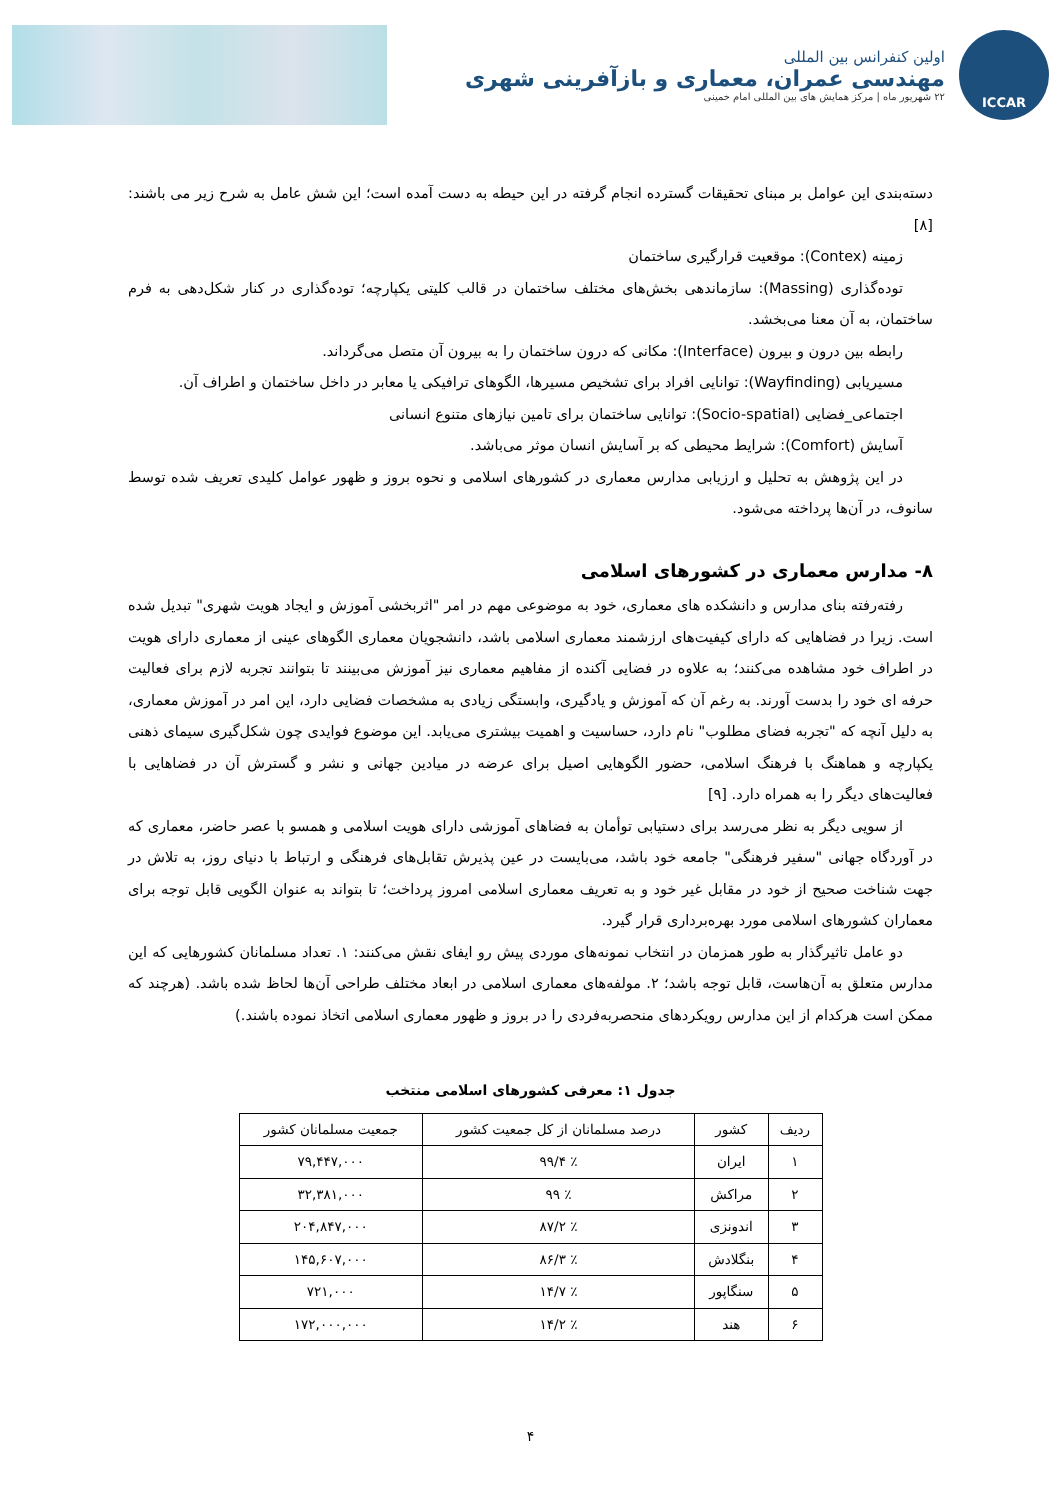ICCAR
اولین کنفرانس بین المللی
مهندسی عمران، معماری و بازآفرینی شهری
۲۲ شهریور ماه | مرکز همایش های بین المللی امام خمینی
دسته‌بندی این عوامل بر مبنای تحقیقات گسترده انجام گرفته در این حیطه به دست آمده است؛ این شش عامل به شرح زیر می باشند: [۸]
زمینه (Contex): موقعیت قرارگیری ساختمان
توده‌گذاری (Massing): سازماندهی بخش‌های مختلف ساختمان در قالب کلیتی یکپارچه؛ توده‌گذاری در کنار شکل‌دهی به فرم ساختمان، به آن معنا می‌بخشد.
رابطه بین درون و بیرون (Interface): مکانی که درون ساختمان را به بیرون آن متصل می‌گرداند.
مسیریابی (Wayfinding): توانایی افراد برای تشخیص مسیرها، الگوهای ترافیکی یا معابر در داخل ساختمان و اطراف آن.
اجتماعی_فضایی (Socio-spatial): توانایی ساختمان برای تامین نیازهای متنوع انسانی
آسایش (Comfort): شرایط محیطی که بر آسایش انسان موثر می‌باشد.
در این پژوهش به تحلیل و ارزیابی مدارس معماری در کشورهای اسلامی و نحوه بروز و ظهور عوامل کلیدی تعریف شده توسط سانوف، در آن‌ها پرداخته می‌شود.
۸- مدارس معماری در کشورهای اسلامی
رفته‌رفته بنای مدارس و دانشکده های معماری، خود به موضوعی مهم در امر "اثربخشی آموزش و ایجاد هویت شهری" تبدیل شده است. زیرا در فضاهایی که دارای کیفیت‌های ارزشمند معماری اسلامی باشد، دانشجویان معماری الگوهای عینی از معماری دارای هویت در اطراف خود مشاهده می‌کنند؛ به علاوه در فضایی آکنده از مفاهیم معماری نیز آموزش می‌بینند تا بتوانند تجربه لازم برای فعالیت حرفه ای خود را بدست آورند. به رغم آن که آموزش و یادگیری، وابستگی زیادی به مشخصات فضایی دارد، این امر در آموزش معماری، به دلیل آنچه که "تجربه فضای مطلوب" نام دارد، حساسیت و اهمیت بیشتری می‌یابد. این موضوع فوایدی چون شکل‌گیری سیمای ذهنی یکپارچه و هماهنگ با فرهنگ اسلامی، حضور الگوهایی اصیل برای عرضه در میادین جهانی و نشر و گسترش آن در فضاهایی با فعالیت‌های دیگر را به همراه دارد. [۹]
از سویی دیگر به نظر می‌رسد برای دستیابی توأمان به فضاهای آموزشی دارای هویت اسلامی و همسو با عصر حاضر، معماری که در آوردگاه جهانی "سفیر فرهنگی" جامعه خود باشد، می‌بایست در عین پذیرش تقابل‌های فرهنگی و ارتباط با دنیای روز، به تلاش در جهت شناخت صحیح از خود در مقابل غیر خود و به تعریف معماری اسلامی امروز پرداخت؛ تا بتواند به عنوان الگویی قابل توجه برای معماران کشورهای اسلامی مورد بهره‌برداری قرار گیرد.
دو عامل تاثیرگذار به طور همزمان در انتخاب نمونه‌های موردی پیش رو ایفای نقش می‌کنند: ۱. تعداد مسلمانان کشورهایی که این مدارس متعلق به آن‌هاست، قابل توجه باشد؛ ۲. مولفه‌های معماری اسلامی در ابعاد مختلف طراحی آن‌ها لحاظ شده باشد. (هرچند که ممکن است هرکدام از این مدارس رویکردهای منحصربه‌فردی را در بروز و ظهور معماری اسلامی اتخاذ نموده باشند.)
جدول ۱: معرفی کشورهای اسلامی منتخب
| ردیف | کشور | درصد مسلمانان از کل جمعیت کشور | جمعیت مسلمانان کشور |
| --- | --- | --- | --- |
| ۱ | ایران | ٪ ۹۹/۴ | ۷۹,۴۴۷,۰۰۰ |
| ۲ | مراکش | ٪ ۹۹ | ۳۲,۳۸۱,۰۰۰ |
| ۳ | اندونزی | ٪ ۸۷/۲ | ۲۰۴,۸۴۷,۰۰۰ |
| ۴ | بنگلادش | ٪ ۸۶/۳ | ۱۴۵,۶۰۷,۰۰۰ |
| ۵ | سنگاپور | ٪ ۱۴/۷ | ۷۲۱,۰۰۰ |
| ۶ | هند | ٪ ۱۴/۲ | ۱۷۲,۰۰۰,۰۰۰ |
۴